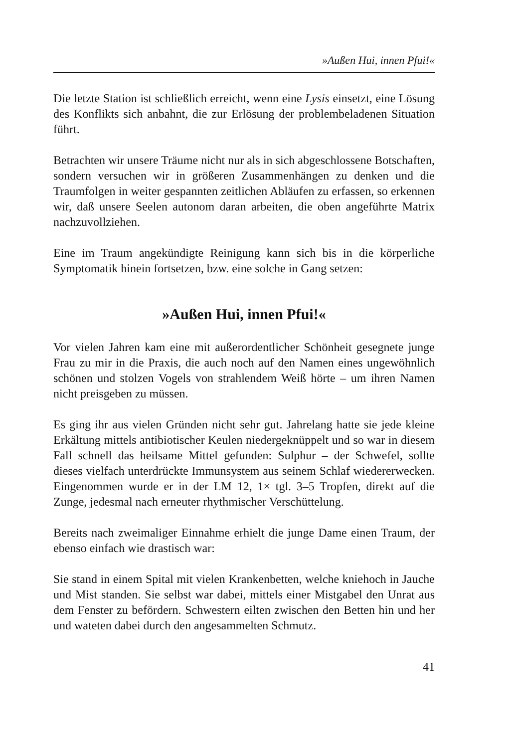»Außen Hui, innen Pfui!«
Die letzte Station ist schließlich erreicht, wenn eine Lysis einsetzt, eine Lösung des Konflikts sich anbahnt, die zur Erlösung der problembeladenen Situation führt.
Betrachten wir unsere Träume nicht nur als in sich abgeschlossene Botschaften, sondern versuchen wir in größeren Zusammenhängen zu denken und die Traumfolgen in weiter gespannten zeitlichen Abläufen zu erfassen, so erkennen wir, daß unsere Seelen autonom daran arbeiten, die oben angeführte Matrix nachzuvollziehen.
Eine im Traum angekündigte Reinigung kann sich bis in die körperliche Symptomatik hinein fortsetzen, bzw. eine solche in Gang setzen:
»Außen Hui, innen Pfui!«
Vor vielen Jahren kam eine mit außerordentlicher Schönheit gesegnete junge Frau zu mir in die Praxis, die auch noch auf den Namen eines ungewöhnlich schönen und stolzen Vogels von strahlendem Weiß hörte – um ihren Namen nicht preisgeben zu müssen.
Es ging ihr aus vielen Gründen nicht sehr gut. Jahrelang hatte sie jede kleine Erkältung mittels antibiotischer Keulen niedergeknüppelt und so war in diesem Fall schnell das heilsame Mittel gefunden: Sulphur – der Schwefel, sollte dieses vielfach unterdrückte Immunsystem aus seinem Schlaf wiedererwecken. Eingenommen wurde er in der LM 12, 1× tgl. 3–5 Tropfen, direkt auf die Zunge, jedesmal nach erneuter rhythmischer Verschüttelung.
Bereits nach zweimaliger Einnahme erhielt die junge Dame einen Traum, der ebenso einfach wie drastisch war:
Sie stand in einem Spital mit vielen Krankenbetten, welche kniehoch in Jauche und Mist standen. Sie selbst war dabei, mittels einer Mistgabel den Unrat aus dem Fenster zu befördern. Schwestern eilten zwischen den Betten hin und her und wateten dabei durch den angesammelten Schmutz.
41